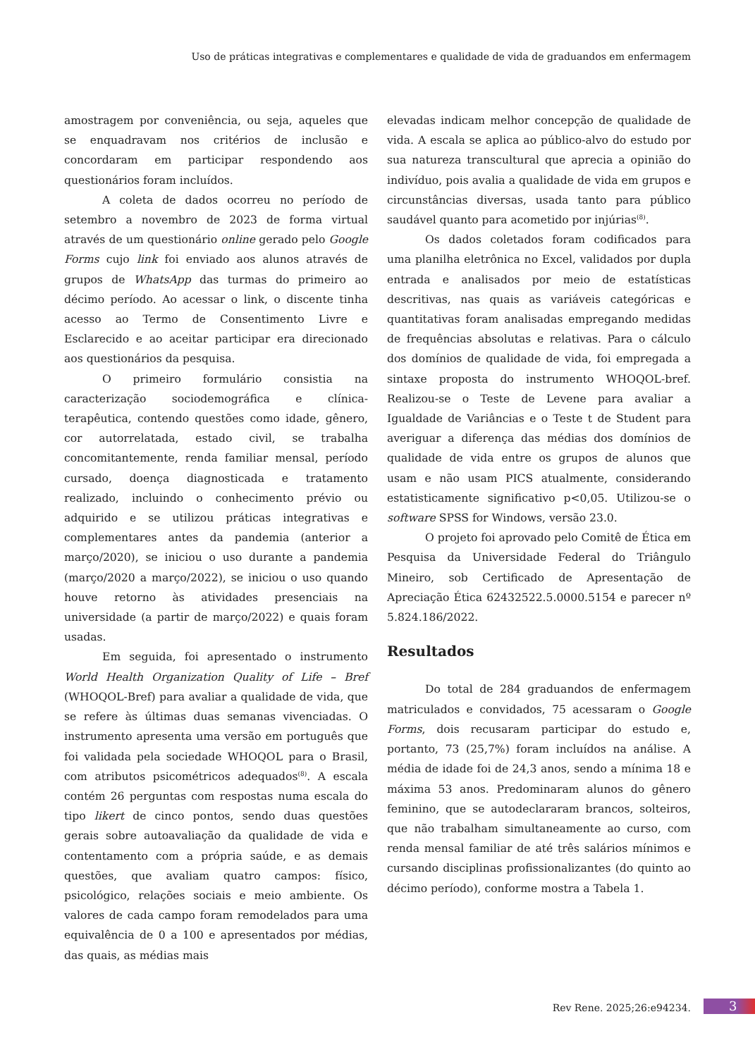Uso de práticas integrativas e complementares e qualidade de vida de graduandos em enfermagem
amostragem por conveniência, ou seja, aqueles que se enquadravam nos critérios de inclusão e concordaram em participar respondendo aos questionários foram incluídos.
A coleta de dados ocorreu no período de setembro a novembro de 2023 de forma virtual através de um questionário online gerado pelo Google Forms cujo link foi enviado aos alunos através de grupos de WhatsApp das turmas do primeiro ao décimo período. Ao acessar o link, o discente tinha acesso ao Termo de Consentimento Livre e Esclarecido e ao aceitar participar era direcionado aos questionários da pesquisa.
O primeiro formulário consistia na caracterização sociodemográfica e clínica-terapêutica, contendo questões como idade, gênero, cor autorrelatada, estado civil, se trabalha concomitantemente, renda familiar mensal, período cursado, doença diagnosticada e tratamento realizado, incluindo o conhecimento prévio ou adquirido e se utilizou práticas integrativas e complementares antes da pandemia (anterior a março/2020), se iniciou o uso durante a pandemia (março/2020 a março/2022), se iniciou o uso quando houve retorno às atividades presenciais na universidade (a partir de março/2022) e quais foram usadas.
Em seguida, foi apresentado o instrumento World Health Organization Quality of Life – Bref (WHOQOL-Bref) para avaliar a qualidade de vida, que se refere às últimas duas semanas vivenciadas. O instrumento apresenta uma versão em português que foi validada pela sociedade WHOQOL para o Brasil, com atributos psicométricos adequados<sup>(8)</sup>. A escala contém 26 perguntas com respostas numa escala do tipo likert de cinco pontos, sendo duas questões gerais sobre autoavaliação da qualidade de vida e contentamento com a própria saúde, e as demais questões, que avaliam quatro campos: físico, psicológico, relações sociais e meio ambiente. Os valores de cada campo foram remodelados para uma equivalência de 0 a 100 e apresentados por médias, das quais, as médias mais
elevadas indicam melhor concepção de qualidade de vida. A escala se aplica ao público-alvo do estudo por sua natureza transcultural que aprecia a opinião do indivíduo, pois avalia a qualidade de vida em grupos e circunstâncias diversas, usada tanto para público saudável quanto para acometido por injúrias<sup>(8)</sup>.
Os dados coletados foram codificados para uma planilha eletrônica no Excel, validados por dupla entrada e analisados por meio de estatísticas descritivas, nas quais as variáveis categóricas e quantitativas foram analisadas empregando medidas de frequências absolutas e relativas. Para o cálculo dos domínios de qualidade de vida, foi empregada a sintaxe proposta do instrumento WHOQOL-bref. Realizou-se o Teste de Levene para avaliar a Igualdade de Variâncias e o Teste t de Student para averiguar a diferença das médias dos domínios de qualidade de vida entre os grupos de alunos que usam e não usam PICS atualmente, considerando estatisticamente significativo p<0,05. Utilizou-se o software SPSS for Windows, versão 23.0.
O projeto foi aprovado pelo Comitê de Ética em Pesquisa da Universidade Federal do Triângulo Mineiro, sob Certificado de Apresentação de Apreciação Ética 62432522.5.0000.5154 e parecer nº 5.824.186/2022.
Resultados
Do total de 284 graduandos de enfermagem matriculados e convidados, 75 acessaram o Google Forms, dois recusaram participar do estudo e, portanto, 73 (25,7%) foram incluídos na análise. A média de idade foi de 24,3 anos, sendo a mínima 18 e máxima 53 anos. Predominaram alunos do gênero feminino, que se autodeclararam brancos, solteiros, que não trabalham simultaneamente ao curso, com renda mensal familiar de até três salários mínimos e cursando disciplinas profissionalizantes (do quinto ao décimo período), conforme mostra a Tabela 1.
Rev Rene. 2025;26:e94234. 3